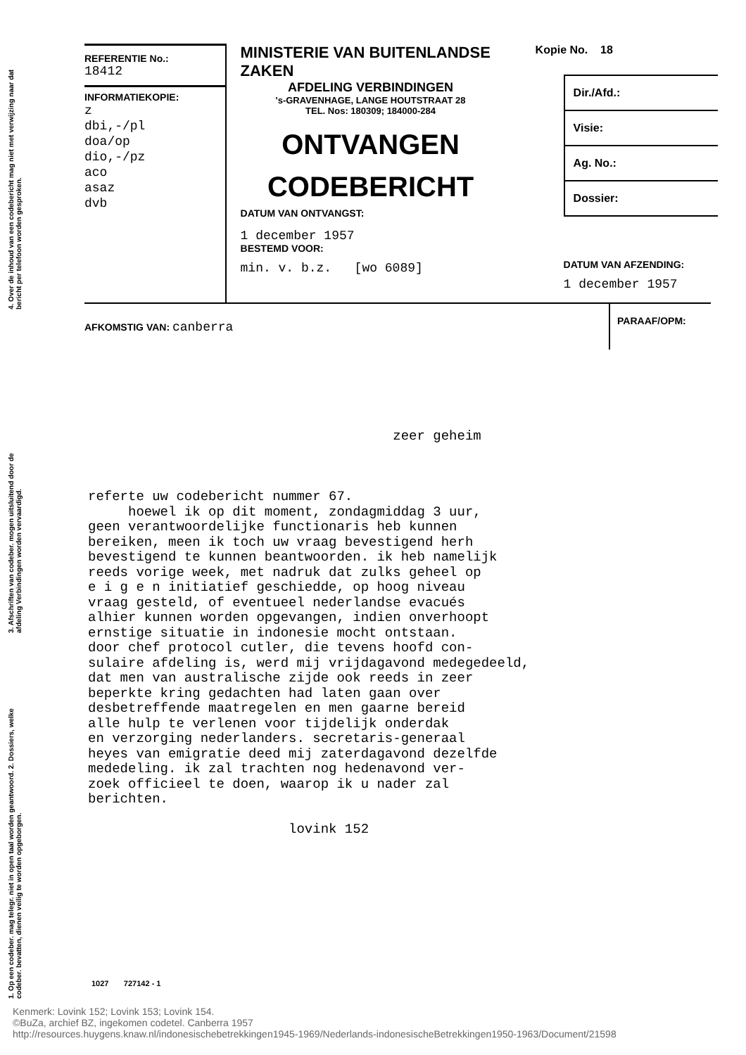4. Over de inhoud van een codebericht mag niet met verwijzing naar dat bericht per telefoon worden gesproken.
3. Afschriften van codeber. mogen uitsluitend door de afdeling Verbindingen worden vervaardigd.
1. Op een codeber. mag telegr. niet in open taal worden geantwoord. 2. Dossiers, welke codeber. bevatten, dienen veilig te worden opgeborgen.
REFERENTIE No.:
18412
INFORMATIEKOPIE:
z
dbi,-/pl
doa/op
dio,-/pz
aco
asaz
dvb
MINISTERIE VAN BUITENLANDSE ZAKEN
AFDELING VERBINDINGEN
's-GRAVENHAGE, LANGE HOUTSTRAAT 28
TEL. Nos: 180309; 184000-284
ONTVANGEN
CODEBERICHT
DATUM VAN ONTVANGST:
1 december 1957
BESTEMD VOOR:
min. v. b.z. [wo 6089]
Kopie No. 18
Dir./Afd.:
Visie:
Ag. No.:
Dossier:
DATUM VAN AFZENDING:
1 december 1957
AFKOMSTIG VAN: canberra
PARAAF/OPM:
                                      zeer geheim



referte uw codebericht nummer 67.
     hoewel ik op dit moment, zondagmiddag 3 uur,
geen verantwoordelijke functionaris heb kunnen
bereiken, meen ik toch uw vraag bevestigend herh
bevestigend te kunnen beantwoorden. ik heb namelijk
reeds vorige week, met nadruk dat zulks geheel op
e i g e n initiatief geschiedde, op hoog niveau
vraag gesteld, of eventueel nederlandse evacués
alhier kunnen worden opgevangen, indien onverhoopt
ernstige situatie in indonesie mocht ontstaan.
door chef protocol cutler, die tevens hoofd con-
sulaire afdeling is, werd mij vrijdagavond medegedeeld,
dat men van australische zijde ook reeds in zeer
beperkte kring gedachten had laten gaan over
desbetreffende maatregelen en men gaarne bereid
alle hulp te verlenen voor tijdelijk onderdak
en verzorging nederlanders. secretaris-generaal
heyes van emigratie deed mij zaterdagavond dezelfde
mededeling. ik zal trachten nog hedenavond ver-
zoek officieel te doen, waarop ik u nader zal
berichten.

                         lovink 152
1027 727142 - 1
Kenmerk: Lovink 152; Lovink 153; Lovink 154.
©BuZa, archief BZ, ingekomen codetel. Canberra 1957
http://resources.huygens.knaw.nl/indonesischebetrekkingen1945-1969/Nederlands-indonesischeBetrekkingen1950-1963/Document/21598